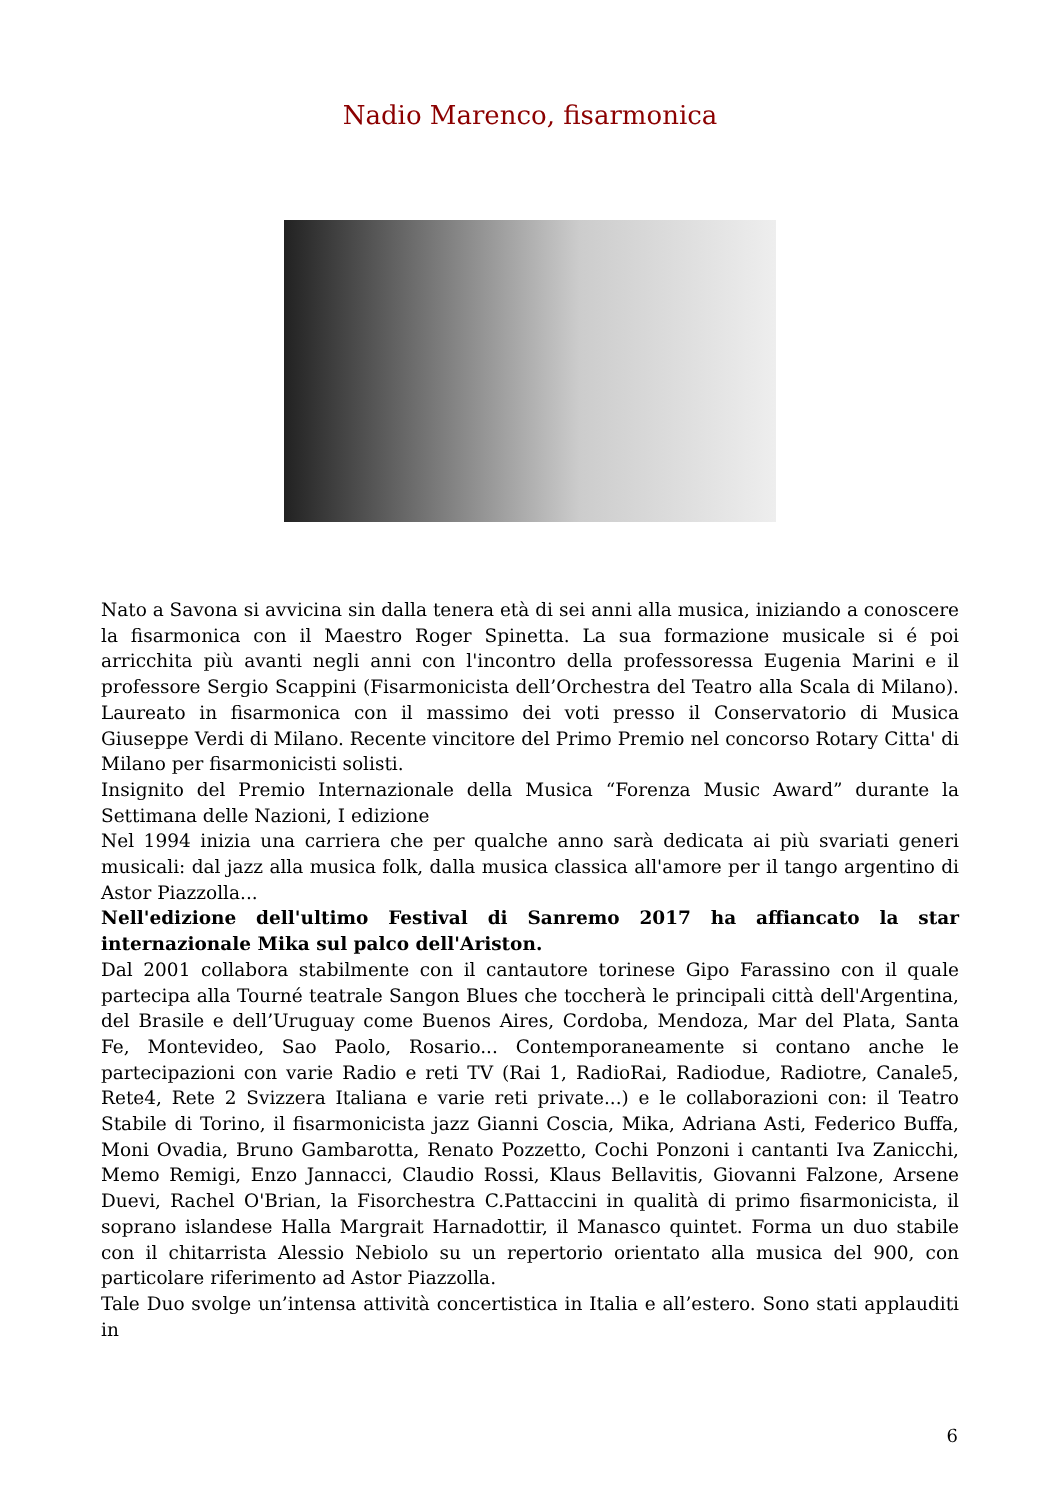Nadio Marenco, fisarmonica
Nato a Savona si avvicina sin dalla tenera età di sei anni alla musica, iniziando a conoscere la fisarmonica con il Maestro Roger Spinetta. La sua formazione musicale si é poi arricchita più avanti negli anni con l'incontro della professoressa Eugenia Marini e il professore Sergio Scappini (Fisarmonicista dell’Orchestra del Teatro alla Scala di Milano). Laureato in fisarmonica con il massimo dei voti presso il Conservatorio di Musica Giuseppe Verdi di Milano. Recente vincitore del Primo Premio nel concorso Rotary Citta' di Milano per fisarmonicisti solisti.
Insignito del Premio Internazionale della Musica “Forenza Music Award” durante la Settimana delle Nazioni, I edizione
Nel 1994 inizia una carriera che per qualche anno sarà dedicata ai più svariati generi musicali: dal jazz alla musica folk, dalla musica classica all'amore per il tango argentino di Astor Piazzolla...
Nell'edizione dell'ultimo Festival di Sanremo 2017 ha affiancato la star internazionale Mika sul palco dell'Ariston.
Dal 2001 collabora stabilmente con il cantautore torinese Gipo Farassino con il quale partecipa alla Tourné teatrale Sangon Blues che toccherà le principali città dell'Argentina, del Brasile e dell’Uruguay come Buenos Aires, Cordoba, Mendoza, Mar del Plata, Santa Fe, Montevideo, Sao Paolo, Rosario... Contemporaneamente si contano anche le partecipazioni con varie Radio e reti TV (Rai 1, RadioRai, Radiodue, Radiotre, Canale5, Rete4, Rete 2 Svizzera Italiana e varie reti private...) e le collaborazioni con: il Teatro Stabile di Torino, il fisarmonicista jazz Gianni Coscia, Mika, Adriana Asti, Federico Buffa, Moni Ovadia, Bruno Gambarotta, Renato Pozzetto, Cochi Ponzoni i cantanti Iva Zanicchi, Memo Remigi, Enzo Jannacci, Claudio Rossi, Klaus Bellavitis, Giovanni Falzone, Arsene Duevi, Rachel O'Brian, la Fisorchestra C.Pattaccini in qualità di primo fisarmonicista, il soprano islandese Halla Margrait Harnadottir, il Manasco quintet. Forma un duo stabile con il chitarrista Alessio Nebiolo su un repertorio orientato alla musica del 900, con particolare riferimento ad Astor Piazzolla.
Tale Duo svolge un’intensa attività concertistica in Italia e all’estero. Sono stati applauditi in
6